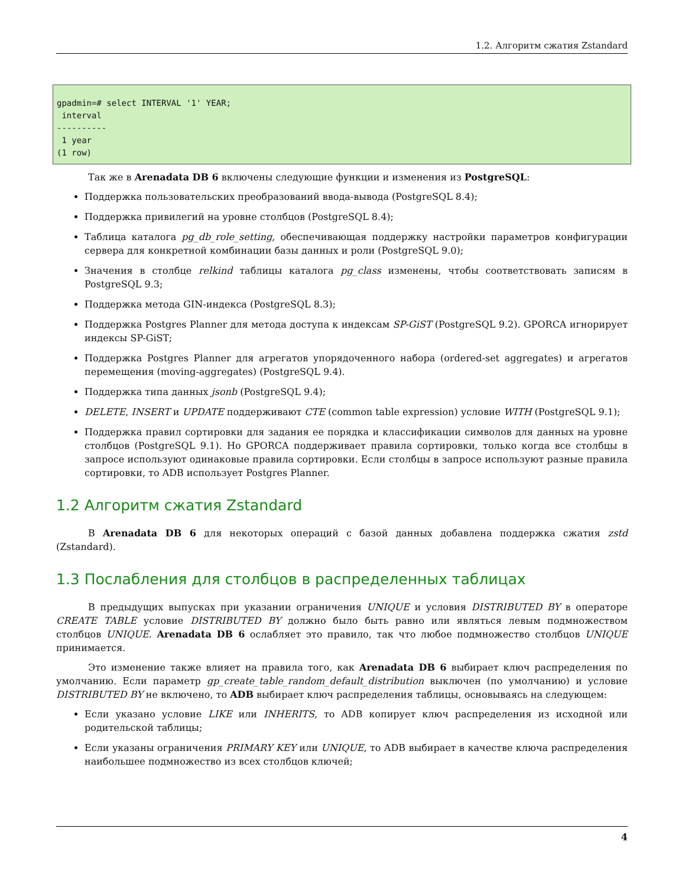1.2. Алгоритм сжатия Zstandard
gpadmin=# select INTERVAL '1' YEAR;
 interval
----------
 1 year
(1 row)
Так же в Arenadata DB 6 включены следующие функции и изменения из PostgreSQL:
Поддержка пользовательских преобразований ввода-вывода (PostgreSQL 8.4);
Поддержка привилегий на уровне столбцов (PostgreSQL 8.4);
Таблица каталога pg_db_role_setting, обеспечивающая поддержку настройки параметров конфигурации сервера для конкретной комбинации базы данных и роли (PostgreSQL 9.0);
Значения в столбце relkind таблицы каталога pg_class изменены, чтобы соответствовать записям в PostgreSQL 9.3;
Поддержка метода GIN-индекса (PostgreSQL 8.3);
Поддержка Postgres Planner для метода доступа к индексам SP-GiST (PostgreSQL 9.2). GPORCA игнорирует индексы SP-GiST;
Поддержка Postgres Planner для агрегатов упорядоченного набора (ordered-set aggregates) и агрегатов перемещения (moving-aggregates) (PostgreSQL 9.4).
Поддержка типа данных jsonb (PostgreSQL 9.4);
DELETE, INSERT и UPDATE поддерживают CTE (common table expression) условие WITH (PostgreSQL 9.1);
Поддержка правил сортировки для задания ее порядка и классификации символов для данных на уровне столбцов (PostgreSQL 9.1). Но GPORCA поддерживает правила сортировки, только когда все столбцы в запросе используют одинаковые правила сортировки. Если столбцы в запросе используют разные правила сортировки, то ADB использует Postgres Planner.
1.2 Алгоритм сжатия Zstandard
В Arenadata DB 6 для некоторых операций с базой данных добавлена поддержка сжатия zstd (Zstandard).
1.3 Послабления для столбцов в распределенных таблицах
В предыдущих выпусках при указании ограничения UNIQUE и условия DISTRIBUTED BY в операторе CREATE TABLE условие DISTRIBUTED BY должно было быть равно или являться левым подмножеством столбцов UNIQUE. Arenadata DB 6 ослабляет это правило, так что любое подмножество столбцов UNIQUE принимается.
Это изменение также влияет на правила того, как Arenadata DB 6 выбирает ключ распределения по умолчанию. Если параметр gp_create_table_random_default_distribution выключен (по умолчанию) и условие DISTRIBUTED BY не включено, то ADB выбирает ключ распределения таблицы, основываясь на следующем:
Если указано условие LIKE или INHERITS, то ADB копирует ключ распределения из исходной или родительской таблицы;
Если указаны ограничения PRIMARY KEY или UNIQUE, то ADB выбирает в качестве ключа распределения наибольшее подмножество из всех столбцов ключей;
4